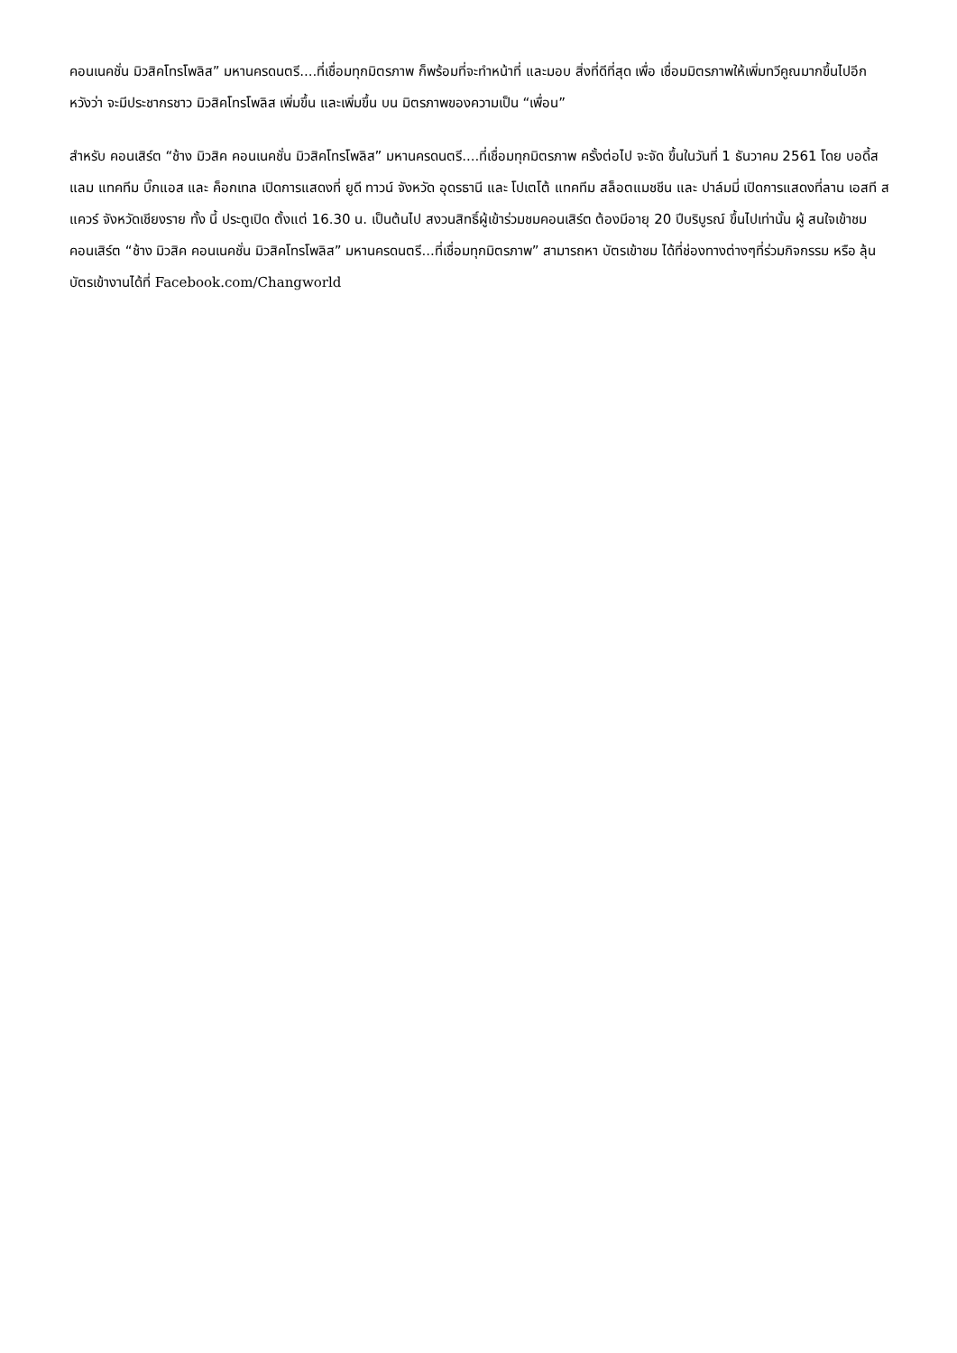คอนเนคชั่น มิวสิคโทรโพลิส” มหานครดนตรี....ที่เชื่อมทุกมิตรภาพ ก็พร้อมที่จะทำหน้าที่ และมอบ สิ่งที่ดีที่สุด เพื่อ เชื่อมมิตรภาพให้เพิ่มทวีคูณมากขึ้นไปอีก หวังว่า จะมีประชากรชาว มิวสิคโทรโพลิส เพิ่มขึ้น และเพิ่มขึ้น บน มิตรภาพของความเป็น “เพื่อน”
สำหรับ คอนเสิร์ต “ช้าง มิวสิค คอนเนคชั่น มิวสิคโทรโพลิส” มหานครดนตรี....ที่เชื่อมทุกมิตรภาพ ครั้งต่อไป จะจัด ขึ้นในวันที่ 1 ธันวาคม 2561 โดย บอดี้สแลม แทคทีม บิ๊กแอส และ ค็อกเทล เปิดการแสดงที่ ยูดี ทาวน์ จังหวัด อุดรธานี และ โปเตโต้ แทคทีม สล็อตแมชชีน และ ปาล์มมี่ เปิดการแสดงที่ลาน เอสที สแควร์ จังหวัดเชียงราย ทั้ง นี้ ประตูเปิด ตั้งแต่ 16.30 น. เป็นต้นไป สงวนสิทธิ์ผู้เข้าร่วมชมคอนเสิร์ต ต้องมีอายุ 20 ปีบริบูรณ์ ขึ้นไปเท่านั้น ผู้ สนใจเข้าชมคอนเสิร์ต “ช้าง มิวสิค คอนเนคชั่น มิวสิคโทรโพลิส” มหานครดนตรี...ที่เชื่อมทุกมิตรภาพ” สามารถหา บัตรเข้าชม ได้ที่ช่องทางต่างๆที่ร่วมกิจกรรม หรือ ลุ้นบัตรเข้างานได้ที่ Facebook.com/Changworld